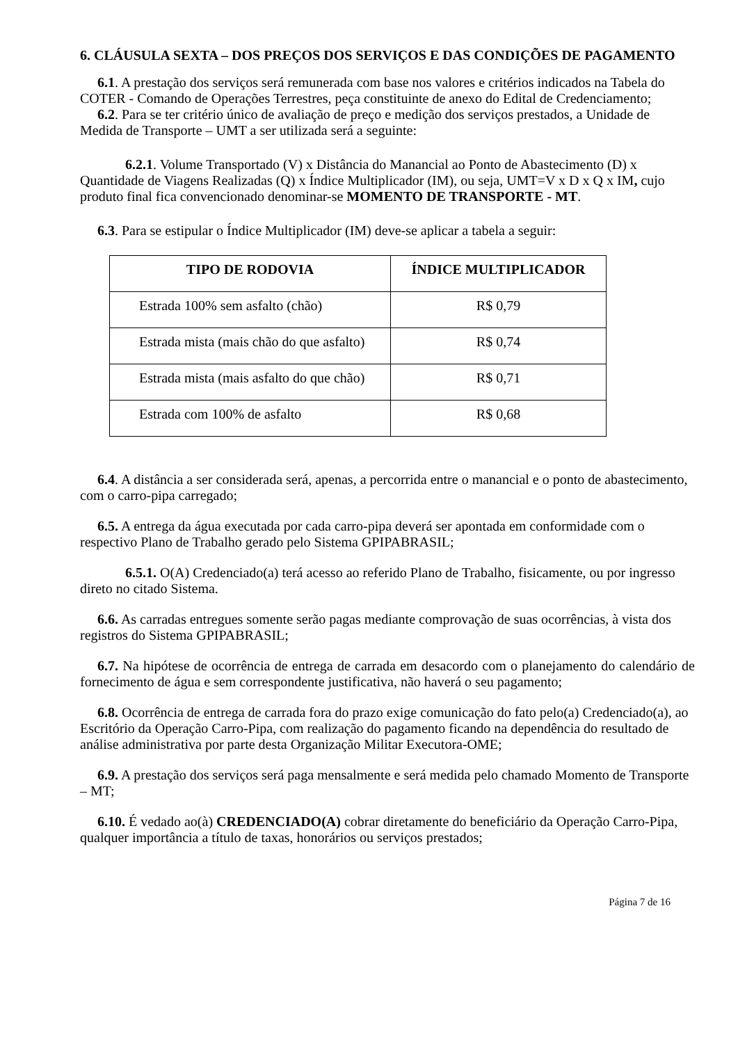6. CLÁUSULA SEXTA – DOS PREÇOS DOS SERVIÇOS E DAS CONDIÇÕES DE PAGAMENTO
6.1. A prestação dos serviços será remunerada com base nos valores e critérios indicados na Tabela do COTER - Comando de Operações Terrestres, peça constituinte de anexo do Edital de Credenciamento;
6.2. Para se ter critério único de avaliação de preço e medição dos serviços prestados, a Unidade de Medida de Transporte – UMT a ser utilizada será a seguinte:
6.2.1. Volume Transportado (V) x Distância do Manancial ao Ponto de Abastecimento (D) x Quantidade de Viagens Realizadas (Q) x Índice Multiplicador (IM), ou seja, UMT=V x D x Q x IM, cujo produto final fica convencionado denominar-se MOMENTO DE TRANSPORTE - MT.
6.3. Para se estipular o Índice Multiplicador (IM) deve-se aplicar a tabela a seguir:
| TIPO DE RODOVIA | ÍNDICE MULTIPLICADOR |
| --- | --- |
| Estrada 100% sem asfalto (chão) | R$ 0,79 |
| Estrada mista (mais chão do que asfalto) | R$ 0,74 |
| Estrada mista (mais asfalto do que chão) | R$ 0,71 |
| Estrada com 100% de asfalto | R$ 0,68 |
6.4. A distância a ser considerada será, apenas, a percorrida entre o manancial e o ponto de abastecimento, com o carro-pipa carregado;
6.5. A entrega da água executada por cada carro-pipa deverá ser apontada em conformidade com o respectivo Plano de Trabalho gerado pelo Sistema GPIPABRASIL;
6.5.1. O(A) Credenciado(a) terá acesso ao referido Plano de Trabalho, fisicamente, ou por ingresso direto no citado Sistema.
6.6. As carradas entregues somente serão pagas mediante comprovação de suas ocorrências, à vista dos registros do Sistema GPIPABRASIL;
6.7. Na hipótese de ocorrência de entrega de carrada em desacordo com o planejamento do calendário de fornecimento de água e sem correspondente justificativa, não haverá o seu pagamento;
6.8. Ocorrência de entrega de carrada fora do prazo exige comunicação do fato pelo(a) Credenciado(a), ao Escritório da Operação Carro-Pipa, com realização do pagamento ficando na dependência do resultado de análise administrativa por parte desta Organização Militar Executora-OME;
6.9. A prestação dos serviços será paga mensalmente e será medida pelo chamado Momento de Transporte – MT;
6.10. É vedado ao(à) CREDENCIADO(A) cobrar diretamente do beneficiário da Operação Carro-Pipa, qualquer importância a título de taxas, honorários ou serviços prestados;
Página 7 de 16